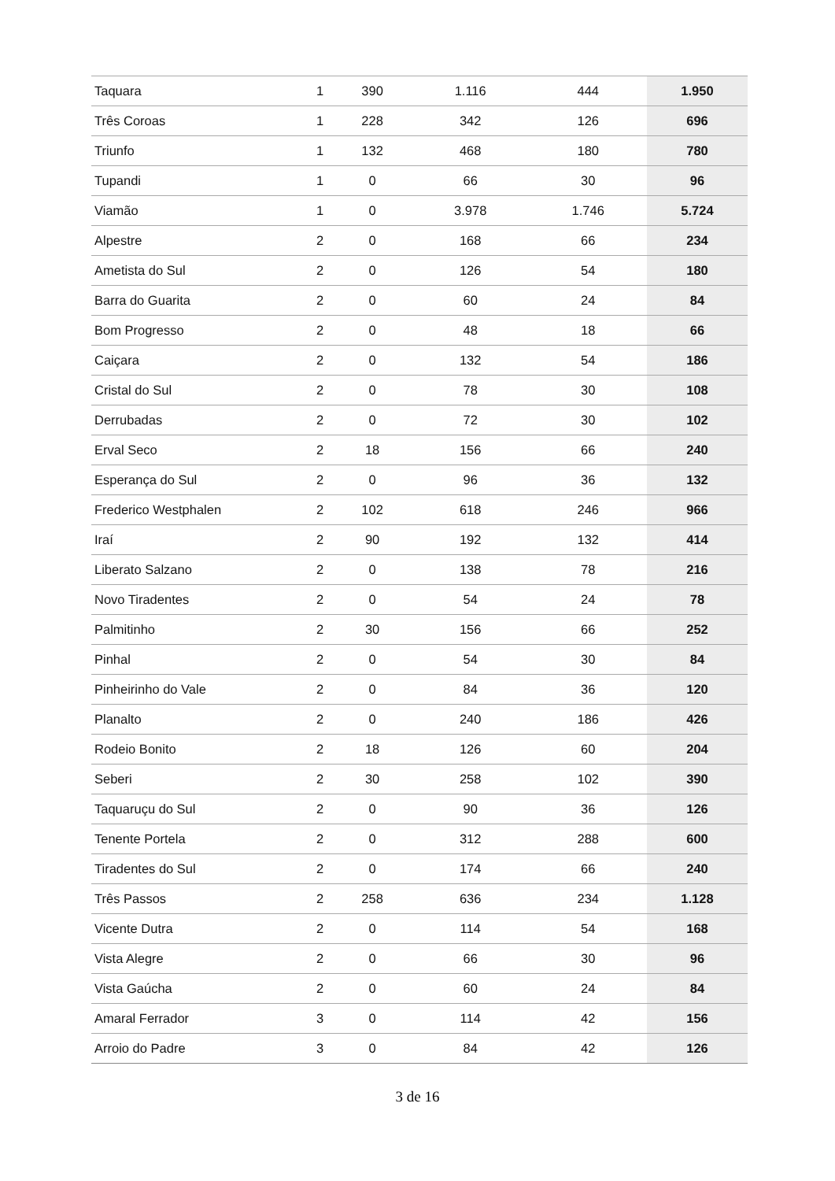| Taquara | 1 | 390 | 1.116 | 444 | 1.950 |
| Três Coroas | 1 | 228 | 342 | 126 | 696 |
| Triunfo | 1 | 132 | 468 | 180 | 780 |
| Tupandi | 1 | 0 | 66 | 30 | 96 |
| Viamão | 1 | 0 | 3.978 | 1.746 | 5.724 |
| Alpestre | 2 | 0 | 168 | 66 | 234 |
| Ametista do Sul | 2 | 0 | 126 | 54 | 180 |
| Barra do Guarita | 2 | 0 | 60 | 24 | 84 |
| Bom Progresso | 2 | 0 | 48 | 18 | 66 |
| Caiçara | 2 | 0 | 132 | 54 | 186 |
| Cristal do Sul | 2 | 0 | 78 | 30 | 108 |
| Derrubadas | 2 | 0 | 72 | 30 | 102 |
| Erval Seco | 2 | 18 | 156 | 66 | 240 |
| Esperança do Sul | 2 | 0 | 96 | 36 | 132 |
| Frederico Westphalen | 2 | 102 | 618 | 246 | 966 |
| Iraí | 2 | 90 | 192 | 132 | 414 |
| Liberato Salzano | 2 | 0 | 138 | 78 | 216 |
| Novo Tiradentes | 2 | 0 | 54 | 24 | 78 |
| Palmitinho | 2 | 30 | 156 | 66 | 252 |
| Pinhal | 2 | 0 | 54 | 30 | 84 |
| Pinheirinho do Vale | 2 | 0 | 84 | 36 | 120 |
| Planalto | 2 | 0 | 240 | 186 | 426 |
| Rodeio Bonito | 2 | 18 | 126 | 60 | 204 |
| Seberi | 2 | 30 | 258 | 102 | 390 |
| Taquaruçu do Sul | 2 | 0 | 90 | 36 | 126 |
| Tenente Portela | 2 | 0 | 312 | 288 | 600 |
| Tiradentes do Sul | 2 | 0 | 174 | 66 | 240 |
| Três Passos | 2 | 258 | 636 | 234 | 1.128 |
| Vicente Dutra | 2 | 0 | 114 | 54 | 168 |
| Vista Alegre | 2 | 0 | 66 | 30 | 96 |
| Vista Gaúcha | 2 | 0 | 60 | 24 | 84 |
| Amaral Ferrador | 3 | 0 | 114 | 42 | 156 |
| Arroio do Padre | 3 | 0 | 84 | 42 | 126 |
3 de 16